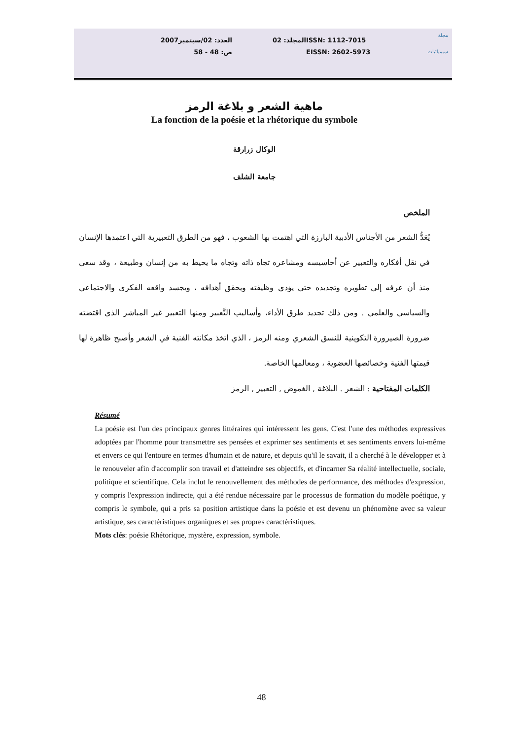مجلة
سيميائيات
ISSN: 1112-7015
EISSN: 2602-5973
المجلد: 02 العدد: 02/سبتمبر2007
ص: 48 - 58
ماهية الشعر و بلاغة الرمز
La fonction de la poésie et la rhétorique du symbole
الوكال زرارقة
جامعة الشلف
الملخص
يُعَدُّ الشعر من الأجناس الأدبية البارزة التي اهتمت بها الشعوب ، فهو من الطرق التعبيرية التي اعتمدها الإنسان في نقل أفكاره والتعبير عن أحاسيسه ومشاعره تجاه ذاته وتجاه ما يحيط به من إنسان وطبيعة ، وقد سعى منذ أن عرفه إلى تطويره وتجديده حتى يؤدي وظيفته ويحقق أهدافه ، ويجسد واقعه الفكري والاجتماعي والسياسي والعلمي . ومن ذلك تجديد طرق الأداء، وأساليب التَّعبير ومنها التعبير غير المباشر الذي اقتضته ضرورة الصيرورة التكوينية للنسق الشعري ومنه الرمز ، الذي اتخذ مكانته الفنية في الشعر وأصبح ظاهرة لها قيمتها الفنية وخصائصها العضوية ، ومعالمها الخاصة.
الكلمات المفتاحية : الشعر . البلاغة , الغموض , التعبير , الرمز
Résumé
La poésie est l'un des principaux genres littéraires qui intéressent les gens. C'est l'une des méthodes expressives adoptées par l'homme pour transmettre ses pensées et exprimer ses sentiments et ses sentiments envers lui-même et envers ce qui l'entoure en termes d'humain et de nature, et depuis qu'il le savait, il a cherché à le développer et à le renouveler afin d'accomplir son travail et d'atteindre ses objectifs, et d'incarner Sa réalité intellectuelle, sociale, politique et scientifique. Cela inclut le renouvellement des méthodes de performance, des méthodes d'expression, y compris l'expression indirecte, qui a été rendue nécessaire par le processus de formation du modèle poétique, y compris le symbole, qui a pris sa position artistique dans la poésie et est devenu un phénomène avec sa valeur artistique, ses caractéristiques organiques et ses propres caractéristiques.
Mots clés: poésie Rhétorique, mystère, expression, symbole.
48